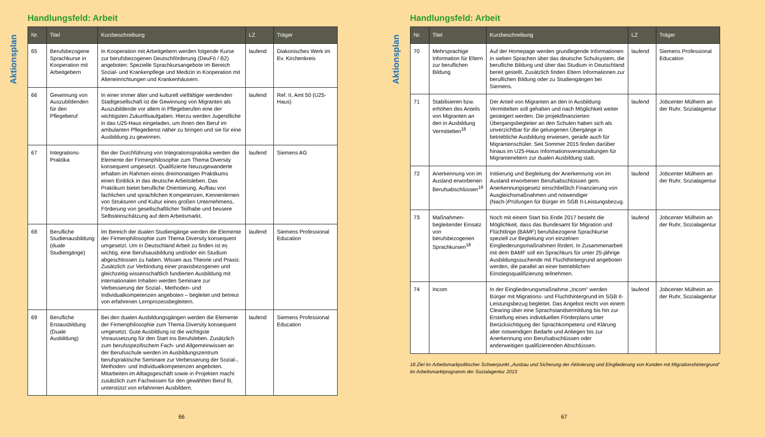Aktionsplan
Handlungsfeld: Arbeit
| Nr. | Titel | Kurzbeschreibung | LZ | Träger |
| --- | --- | --- | --- | --- |
| 65 | Berufsbezogene Sprachkurse in Kooperation mit Arbeitgebern | In Kooperation mit Arbeitgebern werden folgende Kurse zur berufsbezogenen Deutschförderung (DeuFö / B2) angeboten: Spezielle Sprachkursangebote im Bereich Sozial- und Krankenpflege und Medizin in Kooperation mit Alteneinrichtungen und Krankenhäusern. | laufend | Diakonisches Werk im Ev. Kirchenkreis |
| 66 | Gewinnung von Auszubildenden für den Pflegeberuf | In einer immer älter und kulturell vielfältiger werdenden Stadtgesellschaft ist die Gewinnung von Migranten als Auszubildende vor allem in Pflegeberufen eine der wichtigsten Zukunftsaufgaben. Hierzu werden Jugendliche in das U25-Haus eingeladen, um ihnen den Beruf im ambulanten Pflegedienst näher zu bringen und sie für eine Ausbildung zu gewinnen. | laufend | Ref. II, Amt 50 (U25-Haus) |
| 67 | Integrations-Praktika | Bei der Durchführung von Integrationspraktika werden die Elemente der Firmenphilosophie zum Thema Diversity konsequent umgesetzt. Qualifizierte Neuzugewanderte erhalten im Rahmen eines dreimonatigen Praktikums einen Einblick in das deutsche Arbeitsleben. Das Praktikum bietet berufliche Orientierung, Aufbau von fachlichen und sprachlichen Kompetenzen, Kennenlernen von Strukturen und Kultur eines großen Unternehmens, Förderung von gesellschaftlicher Teilhabe und bessere Selbsteinschätzung auf dem Arbeitsmarkt. | laufend | Siemens AG |
| 68 | Berufliche Studienausbildung (duale Studiengänge) | Im Bereich der dualen Studiengänge werden die Elemente der Firmenphilosophie zum Thema Diversity konsequent umgesetzt. Um in Deutschland Arbeit zu finden ist es wichtig, eine Berufsausbildung und/oder ein Studium abgeschlossen zu haben. Wissen aus Theorie und Praxis: Zusätzlich zur Verbindung einer praxisbezogenen und gleichzeitig wissenschaftlich fundierten Ausbildung mit internationalen Inhalten werden Seminare zur Verbesserung der Sozial-, Methoden- und Individualkompetenzen angeboten – begleitet und betreut von erfahrenen Lernprozessbegleitern. | laufend | Siemens Professional Education |
| 69 | Berufliche Erstausbildung (Duale Ausbildung) | Bei den dualen Ausbildungsgängen werden die Elemente der Firmenphilosophie zum Thema Diversity konsequent umgesetzt. Gute Ausbildung ist die wichtigste Voraussetzung für den Start ins Berufsleben. Zusätzlich zum berufsspezifischem Fach- und Allgemeinwissen an der Berufsschule werden im Ausbildungszentrum berufspraktische Seminare zur Verbesserung der Sozial-, Methoden- und Individualkompetenzen angeboten. Mitarbeiten im Alltagsgeschäft sowie in Projekten macht zusätzlich zum Fachwissen für den gewählten Beruf fit, unterstützt von erfahrenen Ausbildern. | laufend | Siemens Professional Education |
66
Aktionsplan
Handlungsfeld: Arbeit
| Nr. | Titel | Kurzbeschreibung | LZ | Träger |
| --- | --- | --- | --- | --- |
| 70 | Mehrsprachige Information für Eltern zur beruflichen Bildung | Auf der Homepage werden grundlegende Informationen in sieben Sprachen über das deutsche Schulsystem, die berufliche Bildung und über das Studium in Deutschland bereit gestellt. Zusätzlich finden Eltern Informationen zur beruflichen Bildung oder zu Studiengängen bei Siemens. | laufend | Siemens Professional Education |
| 71 | Stabilisieren bzw. erhöhen des Anteils von Migranten an den in Ausbildung Vermittelten<sup>18</sup> | Der Anteil von Migranten an den in Ausbildung Vermittelten soll gehalten und nach Möglichkeit weiter gesteigert werden. Die projektfinanzierten Übergangsbegleiter an den Schulen haben sich als unverzichtbar für die gelungenen Übergänge in betriebliche Ausbildung erwiesen, gerade auch für Migrantenschüler. Seit Sommer 2015 finden darüber hinaus im U25-Haus Informationsveranstaltungen für Migranteneltern zur dualen Ausbildung statt. | laufend | Jobcenter Mülheim an der Ruhr, Sozialagentur |
| 72 | Anerkennung von im Ausland erworbenen Berufsabschlüssen<sup>18</sup> | Initiierung und Begleitung der Anerkennung von im Ausland erworbenen Berufsabschlüssen gem. Anerkennungsgesetz einschließlich Finanzierung von Ausgleichsmaßnahmen und notwendiger (Nach-)Prüfungen für Bürger im SGB II-Leistungsbezug. | laufend | Jobcenter Mülheim an der Ruhr, Sozialagentur |
| 73 | Maßnahmen-begleitender Einsatz von berufsbezogenen Sprachkursen<sup>18</sup> | Noch mit einem Start bis Ende 2017 besteht die Möglichkeit, dass das Bundesamt für Migration und Flüchtlinge (BAMF) berufsbezogene Sprachkurse speziell zur Begleitung von einzelnen Eingliederungsmaßnahmen fördert. In Zusammenarbeit mit dem BAMF soll ein Sprachkurs für unter 25-jährige Ausbildungssuchende mit Fluchthintergrund angeboten werden, die parallel an einer betrieblichen Einstiegsqualifizierung teilnehmen. | laufend | Jobcenter Mülheim an der Ruhr, Sozialagentur |
| 74 | Incom | In der Eingliederungsmaßnahme „Incom“ werden Bürger mit Migrations- und Fluchthintergrund im SGB II-Leistungsbezug begleitet. Das Angebot reicht von einem Clearing über eine Sprachstandsermittlung bis hin zur Erstellung eines individuellen Förderplans unter Berücksichtigung der Sprachkompetenz und Klärung aller notwendigen Bedarfe und Anliegen bis zur Anerkennung von Berufsabschlüssen oder anderweitigen qualifizierenden Abschlüssen. | laufend | Jobcenter Mülheim an der Ruhr, Sozialagentur |
18 Ziel im Arbeitsmarkpolitischer Schwerpunkt „Ausbau und Sicherung der Aktivierung und Eingliederung von Kunden mit Migrationshintergrund“ im Arbeitsmarktprogramm der Sozialagentur 2013
67